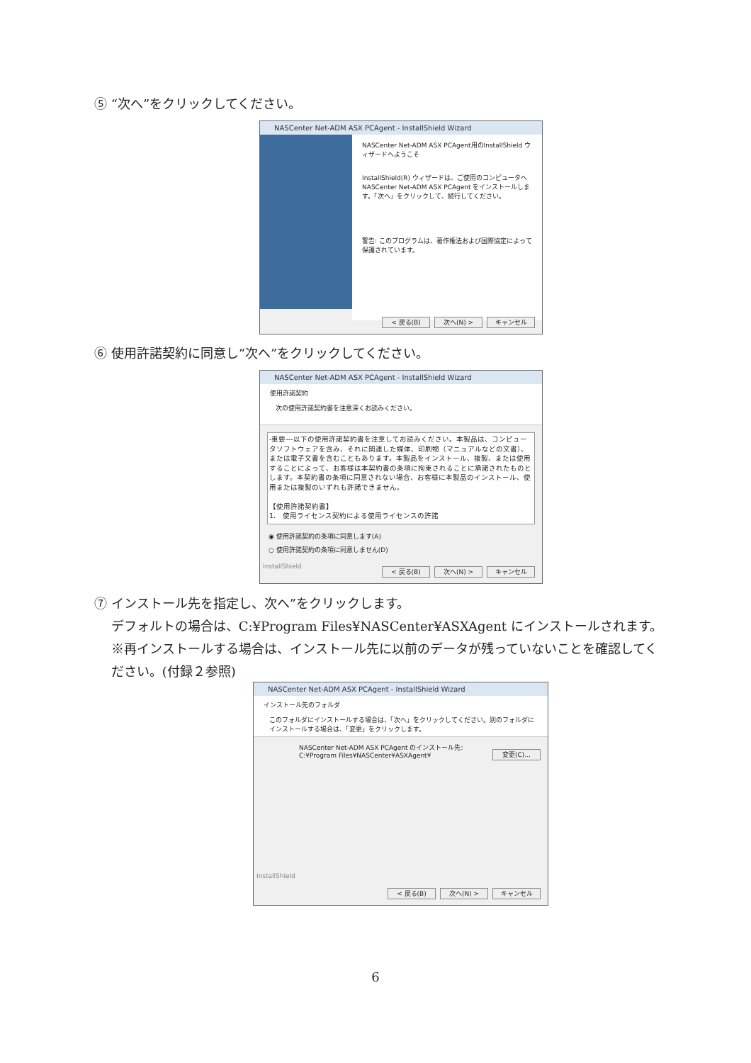⑤ “次へ”をクリックしてください。
NASCenter Net-ADM ASX PCAgent - InstallShield Wizard
NASCenter Net-ADM ASX PCAgent用のInstallShield ウィザードへようこそ
InstallShield(R) ウィザードは、ご使用のコンピュータへ NASCenter Net-ADM ASX PCAgent をインストールします。「次へ」をクリックして、続行してください。
警告: このプログラムは、著作権法および国際協定によって保護されています。
< 戻る(B) 次へ(N) > キャンセル
⑥ 使用許諾契約に同意し“次へ”をクリックしてください。
NASCenter Net-ADM ASX PCAgent - InstallShield Wizard
使用許諾契約
次の使用許諾契約書を注意深くお読みください。
-重要---以下の使用許諾契約書を注意してお読みください。本製品は、コンピュータソフトウェアを含み、それに関連した媒体、印刷物（マニュアルなどの文書）、または電子文書を含むこともあります。本製品をインストール、複製、または使用することによって、お客様は本契約書の条項に拘束されることに承諾されたものとします。本契約書の条項に同意されない場合、お客様に本製品のインストール、使用または複製のいずれも許諾できません。
【使用許諾契約書】
1.　使用ライセンス契約による使用ライセンスの許諾
◉ 使用許諾契約の条項に同意します(A)
○ 使用許諾契約の条項に同意しません(D)
InstallShield
< 戻る(B) 次へ(N) > キャンセル
⑦ インストール先を指定し、次へ”をクリックします。
　 デフォルトの場合は、C:¥Program Files¥NASCenter¥ASXAgent にインストールされます。
　 ※再インストールする場合は、インストール先に以前のデータが残っていないことを確認してく
　 ださい。(付録２参照)
NASCenter Net-ADM ASX PCAgent - InstallShield Wizard
インストール先のフォルダ
このフォルダにインストールする場合は、「次へ」をクリックしてください。別のフォルダにインストールする場合は、「変更」をクリックします。
NASCenter Net-ADM ASX PCAgent のインストール先:
C:¥Program Files¥NASCenter¥ASXAgent¥
変更(C)...
InstallShield
< 戻る(B) 次へ(N) > キャンセル
6